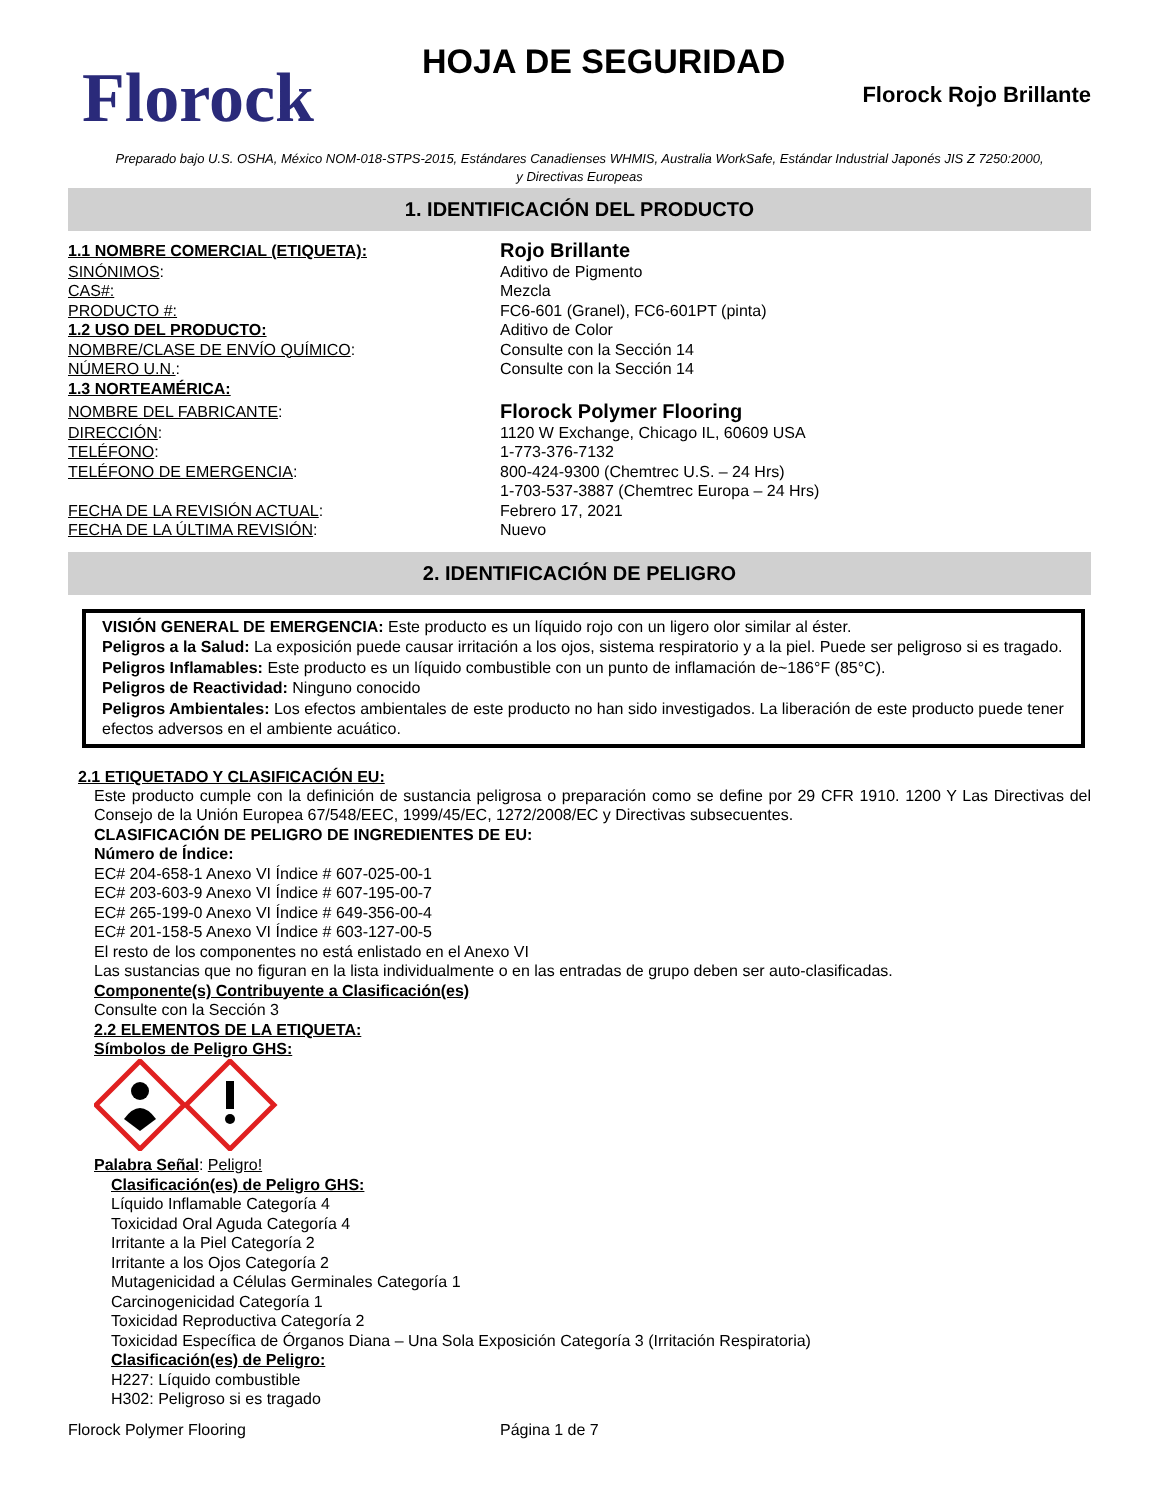Florock
HOJA DE SEGURIDAD
Florock Rojo Brillante
Preparado bajo U.S. OSHA, México NOM-018-STPS-2015, Estándares Canadienses WHMIS, Australia WorkSafe, Estándar Industrial Japonés JIS Z 7250:2000,
y Directivas Europeas
1. IDENTIFICACIÓN DEL PRODUCTO
1.1 NOMBRE COMERCIAL (ETIQUETA):
Rojo Brillante
SINÓNIMOS: Aditivo de Pigmento
CAS#: Mezcla
PRODUCTO #: FC6-601 (Granel), FC6-601PT (pinta)
1.2 USO DEL PRODUCTO: Aditivo de Color
NOMBRE/CLASE DE ENVÍO QUÍMICO: Consulte con la Sección 14
NÚMERO U.N.: Consulte con la Sección 14
1.3 NORTEAMÉRICA:
NOMBRE DEL FABRICANTE:
Florock Polymer Flooring
DIRECCIÓN: 1120 W Exchange, Chicago IL, 60609 USA
TELÉFONO: 1-773-376-7132
TELÉFONO DE EMERGENCIA: 800-424-9300 (Chemtrec U.S. – 24 Hrs)
1-703-537-3887 (Chemtrec Europa – 24 Hrs)
FECHA DE LA REVISIÓN ACTUAL: Febrero 17, 2021
FECHA DE LA ÚLTIMA REVISIÓN: Nuevo
2. IDENTIFICACIÓN DE PELIGRO
VISIÓN GENERAL DE EMERGENCIA: Este producto es un líquido rojo con un ligero olor similar al éster.
Peligros a la Salud: La exposición puede causar irritación a los ojos, sistema respiratorio y a la piel. Puede ser peligroso si es tragado.
Peligros Inflamables: Este producto es un líquido combustible con un punto de inflamación de~186°F (85°C).
Peligros de Reactividad: Ninguno conocido
Peligros Ambientales: Los efectos ambientales de este producto no han sido investigados. La liberación de este producto puede tener efectos adversos en el ambiente acuático.
2.1 ETIQUETADO Y CLASIFICACIÓN EU:
Este producto cumple con la definición de sustancia peligrosa o preparación como se define por 29 CFR 1910. 1200 Y Las Directivas del Consejo de la Unión Europea 67/548/EEC, 1999/45/EC, 1272/2008/EC y Directivas subsecuentes.
CLASIFICACIÓN DE PELIGRO DE INGREDIENTES DE EU:
Número de Índice:
EC# 204-658-1 Anexo VI Índice # 607-025-00-1
EC# 203-603-9 Anexo VI Índice # 607-195-00-7
EC# 265-199-0 Anexo VI Índice # 649-356-00-4
EC# 201-158-5 Anexo VI Índice # 603-127-00-5
El resto de los componentes no está enlistado en el Anexo VI
Las sustancias que no figuran en la lista individualmente o en las entradas de grupo deben ser auto-clasificadas.
Componente(s) Contribuyente a Clasificación(es)
Consulte con la Sección 3
2.2 ELEMENTOS DE LA ETIQUETA:
Símbolos de Peligro GHS:
Palabra Señal: Peligro!
Clasificación(es) de Peligro GHS:
Líquido Inflamable Categoría 4
Toxicidad Oral Aguda Categoría 4
Irritante a la Piel Categoría 2
Irritante a los Ojos Categoría 2
Mutagenicidad a Células Germinales Categoría 1
Carcinogenicidad Categoría 1
Toxicidad Reproductiva Categoría 2
Toxicidad Específica de Órganos Diana – Una Sola Exposición Categoría 3 (Irritación Respiratoria)
Clasificación(es) de Peligro:
H227: Líquido combustible
H302: Peligroso si es tragado
Florock Polymer Flooring Página 1 de 7